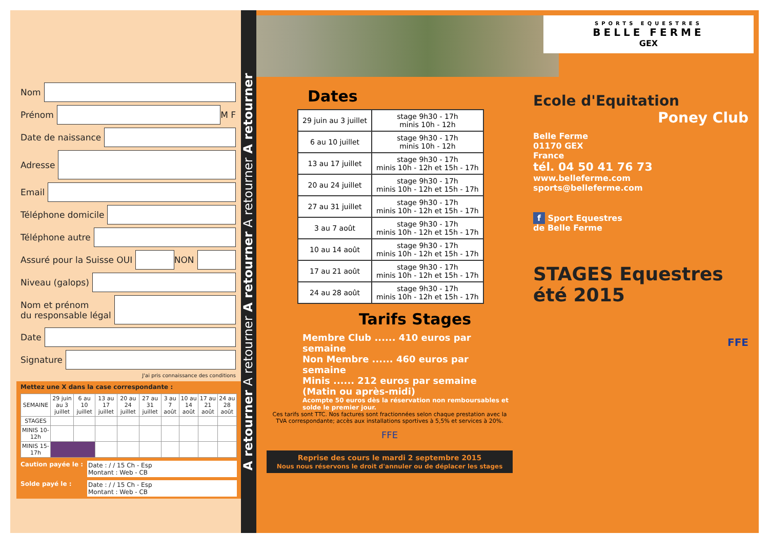Nom
Prénom
M F
Date de naissance
Adresse
Email
Téléphone domicile
Téléphone autre
Assuré pour la Suisse OUI
NON
Niveau (galops)
Nom et prénom
du responsable légal
Date
Signature
J'ai pris connaissance des conditions
Mettez une X dans la case correspondante :
| SEMAINE | 29 juin au 3 juillet | 6 au 10 juillet | 13 au 17 juillet | 20 au 24 juillet | 27 au 31 juillet | 3 au 7 août | 10 au 14 août | 17 au 21 août | 24 au 28 août |
| --- | --- | --- | --- | --- | --- | --- | --- | --- | --- |
| STAGES | | | | | | | | | |
| MINIS 10-12h | | | | | | | | | |
| MINIS 15-17h | | | | | | | | | |
Caution payée le : Date : / / 15 Ch - Esp
Montant : Web - CB
Solde payé le : Date : / / 15 Ch - Esp
Montant : Web - CB
A retourner A retourner A retourner A retourner A retourner
Dates
| 29 juin au 3 juillet | stage 9h30 - 17h minis 10h - 12h |
| 6 au 10 juillet | stage 9h30 - 17h minis 10h - 12h |
| 13 au 17 juillet | stage 9h30 - 17h minis 10h - 12h et 15h - 17h |
| 20 au 24 juillet | stage 9h30 - 17h minis 10h - 12h et 15h - 17h |
| 27 au 31 juillet | stage 9h30 - 17h minis 10h - 12h et 15h - 17h |
| 3 au 7 août | stage 9h30 - 17h minis 10h - 12h et 15h - 17h |
| 10 au 14 août | stage 9h30 - 17h minis 10h - 12h et 15h - 17h |
| 17 au 21 août | stage 9h30 - 17h minis 10h - 12h et 15h - 17h |
| 24 au 28 août | stage 9h30 - 17h minis 10h - 12h et 15h - 17h |
Tarifs Stages
Membre Club ...... 410 euros par semaine
Non Membre ...... 460 euros par semaine
Minis ...... 212 euros par semaine
(Matin ou après-midi)
Acompte 50 euros dès la réservation non remboursables et solde le premier jour.
Ces tarifs sont TTC. Nos factures sont fractionnées selon chaque prestation avec la TVA correspondante; accès aux installations sportives à 5,5% et services à 20%.
FFE
Reprise des cours le mardi 2 septembre 2015
Nous nous réservons le droit d'annuler ou de déplacer les stages
SPORTS EQUESTRES
BELLE FERME
GEX
Ecole d'Equitation
Poney Club
Belle Ferme
01170 GEX
France
tél. 04 50 41 76 73
www.belleferme.com
sports@belleferme.com
f Sport Equestres
de Belle Ferme
STAGES Equestres été 2015
FFE